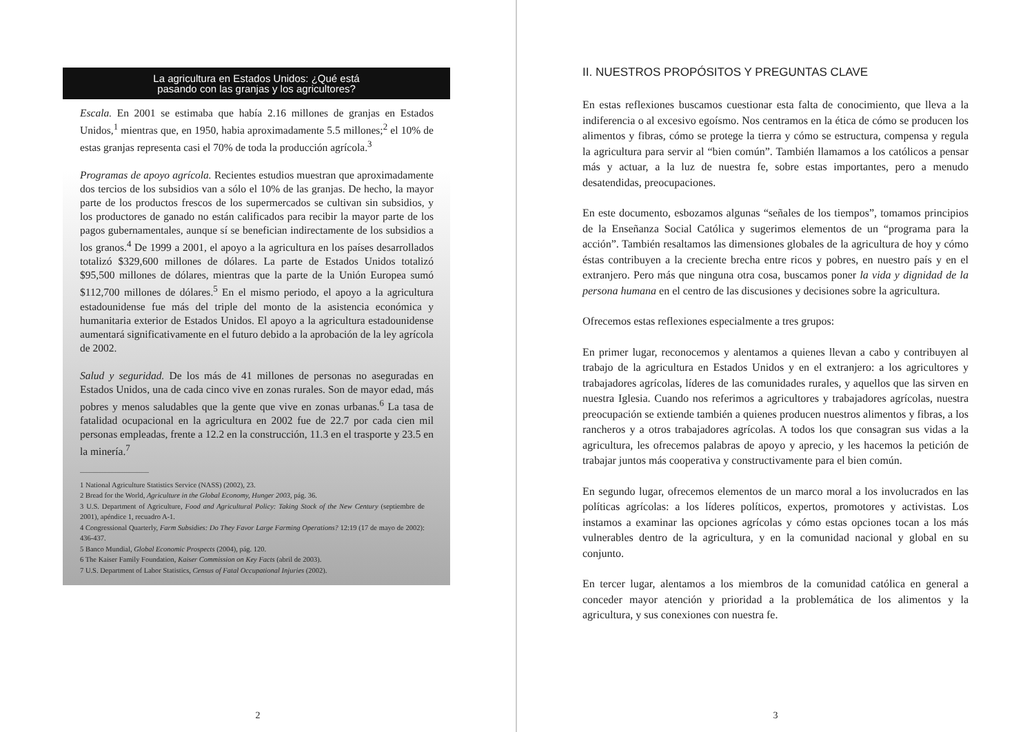La agricultura en Estados Unidos: ¿Qué está
pasando con las granjas y los agricultores?
Escala. En 2001 se estimaba que había 2.16 millones de granjas en Estados Unidos,<sup>1</sup> mientras que, en 1950, habia aproximadamente 5.5 millones;<sup>2</sup> el 10% de estas granjas representa casi el 70% de toda la producción agrícola.<sup>3</sup>
Programas de apoyo agrícola. Recientes estudios muestran que aproximadamente dos tercios de los subsidios van a sólo el 10% de las granjas. De hecho, la mayor parte de los productos frescos de los supermercados se cultivan sin subsidios, y los productores de ganado no están calificados para recibir la mayor parte de los pagos gubernamentales, aunque sí se benefician indirectamente de los subsidios a los granos.<sup>4</sup> De 1999 a 2001, el apoyo a la agricultura en los países desarrollados totalizó $329,600 millones de dólares. La parte de Estados Unidos totalizó $95,500 millones de dólares, mientras que la parte de la Unión Europea sumó $112,700 millones de dólares.<sup>5</sup> En el mismo periodo, el apoyo a la agricultura estadounidense fue más del triple del monto de la asistencia económica y humanitaria exterior de Estados Unidos. El apoyo a la agricultura estadounidense aumentará significativamente en el futuro debido a la aprobación de la ley agrícola de 2002.
Salud y seguridad. De los más de 41 millones de personas no aseguradas en Estados Unidos, una de cada cinco vive en zonas rurales. Son de mayor edad, más pobres y menos saludables que la gente que vive en zonas urbanas.<sup>6</sup> La tasa de fatalidad ocupacional en la agricultura en 2002 fue de 22.7 por cada cien mil personas empleadas, frente a 12.2 en la construcción, 11.3 en el trasporte y 23.5 en la minería.<sup>7</sup>
1 National Agriculture Statistics Service (NASS) (2002), 23.
2 Bread for the World, Agriculture in the Global Economy, Hunger 2003, pág. 36.
3 U.S. Department of Agriculture, Food and Agricultural Policy: Taking Stock of the New Century (septiembre de 2001), apéndice 1, recuadro A-1.
4 Congressional Quarterly, Farm Subsidies: Do They Favor Large Farming Operations? 12:19 (17 de mayo de 2002): 436-437.
5 Banco Mundial, Global Economic Prospects (2004), pág. 120.
6 The Kaiser Family Foundation, Kaiser Commission on Key Facts (abril de 2003).
7 U.S. Department of Labor Statistics, Census of Fatal Occupational Injuries (2002).
2
II. NUESTROS PROPÓSITOS Y PREGUNTAS CLAVE
En estas reflexiones buscamos cuestionar esta falta de conocimiento, que lleva a la indiferencia o al excesivo egoísmo. Nos centramos en la ética de cómo se producen los alimentos y fibras, cómo se protege la tierra y cómo se estructura, compensa y regula la agricultura para servir al “bien común”. También llamamos a los católicos a pensar más y actuar, a la luz de nuestra fe, sobre estas importantes, pero a menudo desatendidas, preocupaciones.
En este documento, esbozamos algunas “señales de los tiempos”, tomamos principios de la Enseñanza Social Católica y sugerimos elementos de un “programa para la acción”. También resaltamos las dimensiones globales de la agricultura de hoy y cómo éstas contribuyen a la creciente brecha entre ricos y pobres, en nuestro país y en el extranjero. Pero más que ninguna otra cosa, buscamos poner la vida y dignidad de la persona humana en el centro de las discusiones y decisiones sobre la agricultura.
Ofrecemos estas reflexiones especialmente a tres grupos:
En primer lugar, reconocemos y alentamos a quienes llevan a cabo y contribuyen al trabajo de la agricultura en Estados Unidos y en el extranjero: a los agricultores y trabajadores agrícolas, líderes de las comunidades rurales, y aquellos que las sirven en nuestra Iglesia. Cuando nos referimos a agricultores y trabajadores agrícolas, nuestra preocupación se extiende también a quienes producen nuestros alimentos y fibras, a los rancheros y a otros trabajadores agrícolas. A todos los que consagran sus vidas a la agricultura, les ofrecemos palabras de apoyo y aprecio, y les hacemos la petición de trabajar juntos más cooperativa y constructivamente para el bien común.
En segundo lugar, ofrecemos elementos de un marco moral a los involucrados en las políticas agrícolas: a los líderes políticos, expertos, promotores y activistas. Los instamos a examinar las opciones agrícolas y cómo estas opciones tocan a los más vulnerables dentro de la agricultura, y en la comunidad nacional y global en su conjunto.
En tercer lugar, alentamos a los miembros de la comunidad católica en general a conceder mayor atención y prioridad a la problemática de los alimentos y la agricultura, y sus conexiones con nuestra fe.
3